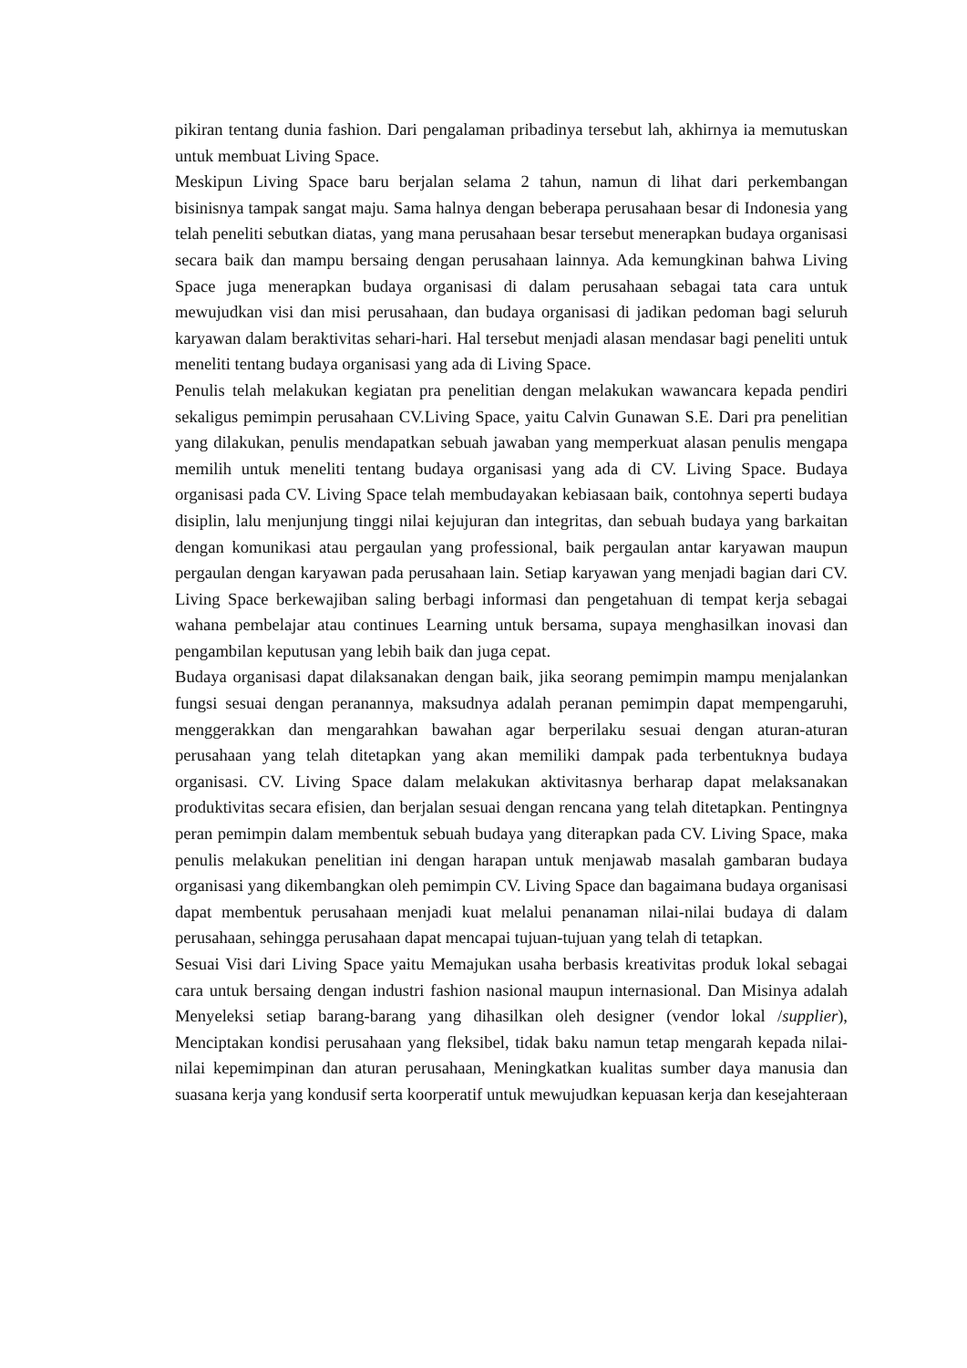pikiran tentang dunia fashion. Dari pengalaman pribadinya tersebut lah, akhirnya ia memutuskan untuk membuat Living Space.
Meskipun Living Space baru berjalan selama 2 tahun, namun di lihat dari perkembangan bisinisnya tampak sangat maju. Sama halnya dengan beberapa perusahaan besar di Indonesia yang telah peneliti sebutkan diatas, yang mana perusahaan besar tersebut menerapkan budaya organisasi secara baik dan mampu bersaing dengan perusahaan lainnya. Ada kemungkinan bahwa Living Space juga menerapkan budaya organisasi di dalam perusahaan sebagai tata cara untuk mewujudkan visi dan misi perusahaan, dan budaya organisasi di jadikan pedoman bagi seluruh karyawan dalam beraktivitas sehari-hari. Hal tersebut menjadi alasan mendasar bagi peneliti untuk meneliti tentang budaya organisasi yang ada di Living Space.
Penulis telah melakukan kegiatan pra penelitian dengan melakukan wawancara kepada pendiri sekaligus pemimpin perusahaan CV.Living Space, yaitu Calvin Gunawan S.E. Dari pra penelitian yang dilakukan, penulis mendapatkan sebuah jawaban yang memperkuat alasan penulis mengapa memilih untuk meneliti tentang budaya organisasi yang ada di CV. Living Space. Budaya organisasi pada CV. Living Space telah membudayakan kebiasaan baik, contohnya seperti budaya disiplin, lalu menjunjung tinggi nilai kejujuran dan integritas, dan sebuah budaya yang barkaitan dengan komunikasi atau pergaulan yang professional, baik pergaulan antar karyawan maupun pergaulan dengan karyawan pada perusahaan lain. Setiap karyawan yang menjadi bagian dari CV. Living Space berkewajiban saling berbagi informasi dan pengetahuan di tempat kerja sebagai wahana pembelajar atau continues Learning untuk bersama, supaya menghasilkan inovasi dan pengambilan keputusan yang lebih baik dan juga cepat.
Budaya organisasi dapat dilaksanakan dengan baik, jika seorang pemimpin mampu menjalankan fungsi sesuai dengan peranannya, maksudnya adalah peranan pemimpin dapat mempengaruhi, menggerakkan dan mengarahkan bawahan agar berperilaku sesuai dengan aturan-aturan perusahaan yang telah ditetapkan yang akan memiliki dampak pada terbentuknya budaya organisasi. CV. Living Space dalam melakukan aktivitasnya berharap dapat melaksanakan produktivitas secara efisien, dan berjalan sesuai dengan rencana yang telah ditetapkan. Pentingnya peran pemimpin dalam membentuk sebuah budaya yang diterapkan pada CV. Living Space, maka penulis melakukan penelitian ini dengan harapan untuk menjawab masalah gambaran budaya organisasi yang dikembangkan oleh pemimpin CV. Living Space dan bagaimana budaya organisasi dapat membentuk perusahaan menjadi kuat melalui penanaman nilai-nilai budaya di dalam perusahaan, sehingga perusahaan dapat mencapai tujuan-tujuan yang telah di tetapkan.
Sesuai Visi dari Living Space yaitu Memajukan usaha berbasis kreativitas produk lokal sebagai cara untuk bersaing dengan industri fashion nasional maupun internasional. Dan Misinya adalah Menyeleksi setiap barang-barang yang dihasilkan oleh designer (vendor lokal /supplier), Menciptakan kondisi perusahaan yang fleksibel, tidak baku namun tetap mengarah kepada nilai-nilai kepemimpinan dan aturan perusahaan, Meningkatkan kualitas sumber daya manusia dan suasana kerja yang kondusif serta koorperatif untuk mewujudkan kepuasan kerja dan kesejahteraan